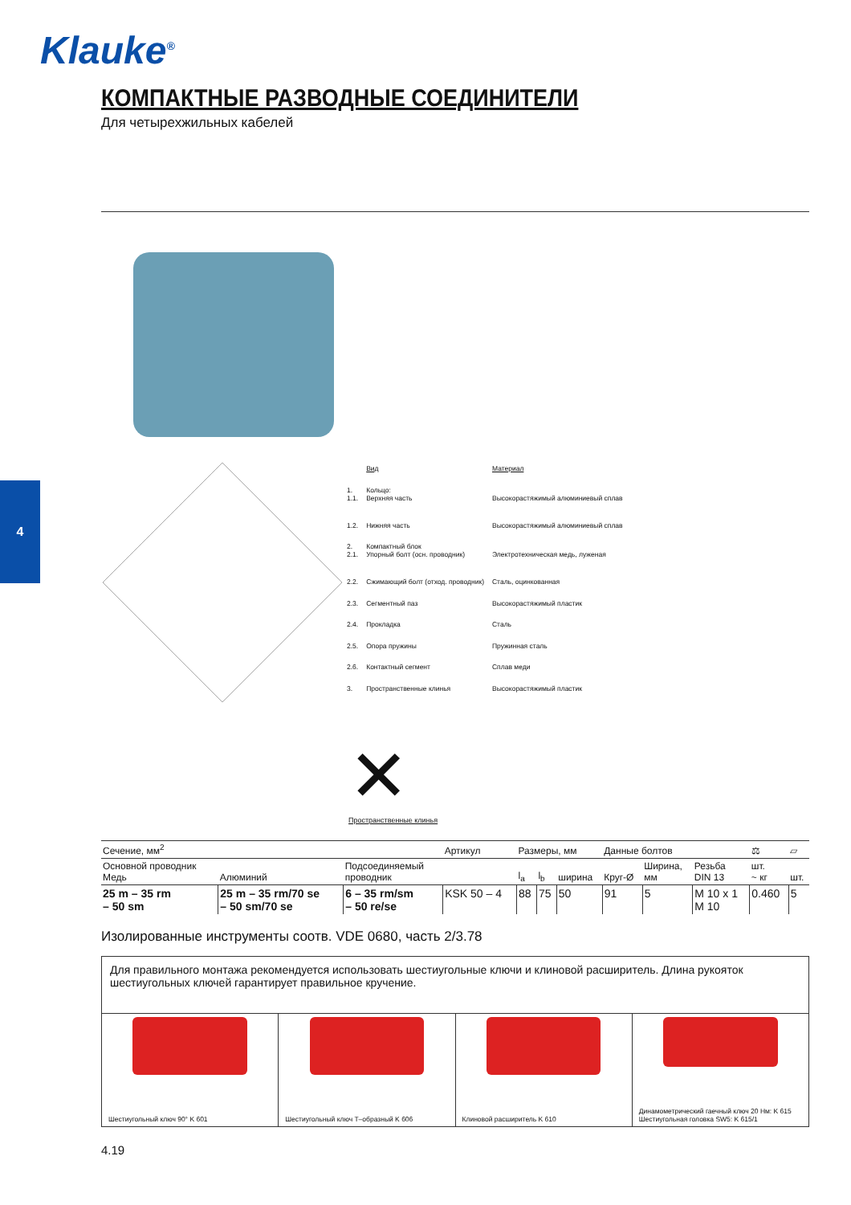Klauke<sup>®</sup>
4
КОМПАКТНЫЕ РАЗВОДНЫЕ СОЕДИНИТЕЛИ
Для четырехжильных кабелей
| | Вид | Материал |
| 1. 1.1. | Кольцо: Верхняя часть | Высокорастяжимый алюминиевый сплав |
| 1.2. | Нижняя часть | Высокорастяжимый алюминиевый сплав |
| 2. 2.1. | Компактный блок Упорный болт (осн. проводник) | Электротехническая медь, луженая |
| 2.2. | Сжимающий болт (отход. проводник) | Сталь, оцинкованная |
| 2.3. | Сегментный паз | Высокорастяжимый пластик |
| 2.4. | Прокладка | Сталь |
| 2.5. | Опора пружины | Пружинная сталь |
| 2.6. | Контактный сегмент | Сплав меди |
| 3. | Пространственные клинья | Высокорастяжимый пластик |
✕
Пространственные клинья
| Сечение, мм<sup>2</sup> | | | Артикул | Размеры, мм | | | Данные болтов | | | ⚖ | ▱ |
| --- | --- | --- | --- | --- | --- | --- | --- | --- | --- | --- | --- |
| Основной проводник Медь | Алюминий | Подсоединяемый проводник | | l<sub>a</sub> | l<sub>b</sub> | ширина | Круг-Ø | Ширина, мм | Резьба DIN 13 | шт. ~ кг | шт. |
| 25 m – 35 rm – 50 sm | 25 m – 35 rm/70 se – 50 sm/70 se | 6 – 35 rm/sm – 50 re/se | KSK 50 – 4 | 88 | 75 | 50 | 91 | 5 | M 10 x 1 M 10 | 0.460 | 5 |
Изолированные инструменты соотв. VDE 0680, часть 2/3.78
Для правильного монтажа рекомендуется использовать шестиугольные ключи и клиновой расширитель. Длина рукояток шестиугольных ключей гарантирует правильное кручение.
Шестиугольный ключ 90° K 601 Шестиугольный ключ T–образный K 606
Клиновой расширитель K 610 Динамометрический гаечный ключ 20 Нм: K 615
Шестиугольная головка SW5: K 615/1
4.19